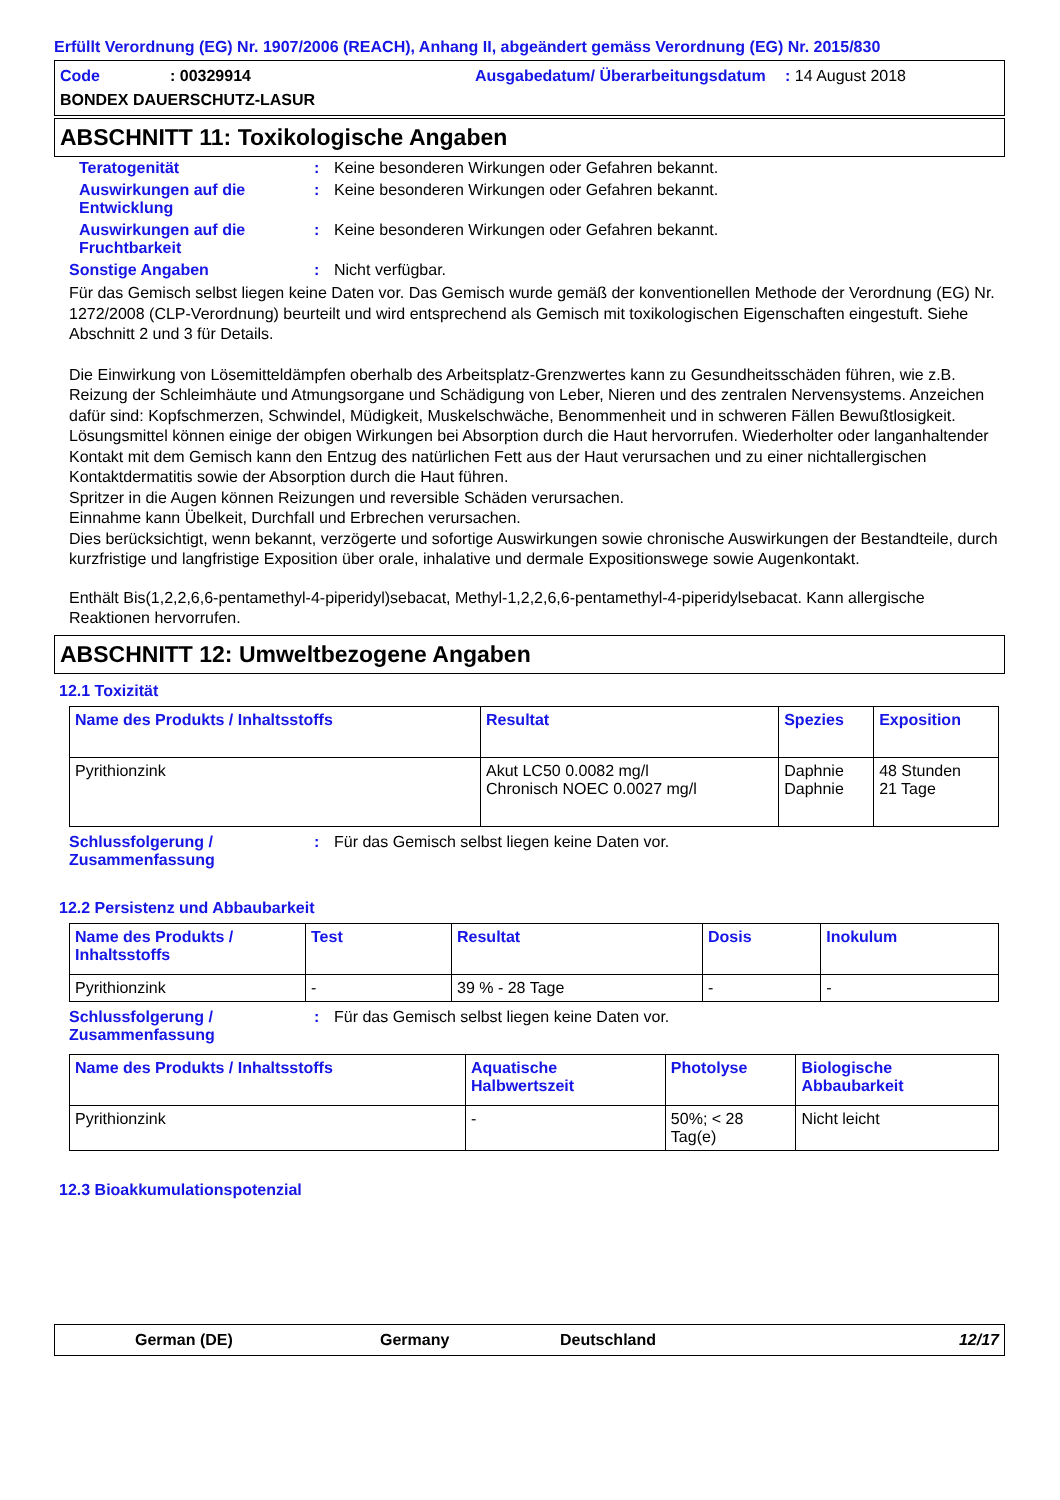Erfüllt Verordnung (EG) Nr. 1907/2006 (REACH), Anhang II, abgeändert gemäss Verordnung (EG) Nr. 2015/830
Code: 00329914 Ausgabedatum/ Überarbeitungsdatum: 14 August 2018 BONDEX DAUERSCHUTZ-LASUR
ABSCHNITT 11: Toxikologische Angaben
Teratogenität: Keine besonderen Wirkungen oder Gefahren bekannt.
Auswirkungen auf die Entwicklung: Keine besonderen Wirkungen oder Gefahren bekannt.
Auswirkungen auf die Fruchtbarkeit: Keine besonderen Wirkungen oder Gefahren bekannt.
Sonstige Angaben: Nicht verfügbar.
Für das Gemisch selbst liegen keine Daten vor. Das Gemisch wurde gemäß der konventionellen Methode der Verordnung (EG) Nr. 1272/2008 (CLP-Verordnung) beurteilt und wird entsprechend als Gemisch mit toxikologischen Eigenschaften eingestuft. Siehe Abschnitt 2 und 3 für Details.
Die Einwirkung von Lösemitteldämpfen oberhalb des Arbeitsplatz-Grenzwertes kann zu Gesundheitsschäden führen, wie z.B. Reizung der Schleimhäute und Atmungsorgane und Schädigung von Leber, Nieren und des zentralen Nervensystems. Anzeichen dafür sind: Kopfschmerzen, Schwindel, Müdigkeit, Muskelschwäche, Benommenheit und in schweren Fällen Bewußtlosigkeit.
Lösungsmittel können einige der obigen Wirkungen bei Absorption durch die Haut hervorrufen. Wiederholter oder langanhaltender Kontakt mit dem Gemisch kann den Entzug des natürlichen Fett aus der Haut verursachen und zu einer nichtallergischen Kontaktdermatitis sowie der Absorption durch die Haut führen.
Spritzer in die Augen können Reizungen und reversible Schäden verursachen.
Einnahme kann Übelkeit, Durchfall und Erbrechen verursachen.
Dies berücksichtigt, wenn bekannt, verzögerte und sofortige Auswirkungen sowie chronische Auswirkungen der Bestandteile, durch kurzfristige und langfristige Exposition über orale, inhalative und dermale Expositionswege sowie Augenkontakt.
Enthält Bis(1,2,2,6,6-pentamethyl-4-piperidyl)sebacat, Methyl-1,2,2,6,6-pentamethyl-4-piperidylsebacat. Kann allergische Reaktionen hervorrufen.
ABSCHNITT 12: Umweltbezogene Angaben
12.1 Toxizität
| Name des Produkts / Inhaltsstoffs | Resultat | Spezies | Exposition |
| --- | --- | --- | --- |
| Pyrithionzink | Akut LC50 0.0082 mg/l Chronisch NOEC 0.0027 mg/l | Daphnie Daphnie | 48 Stunden 21 Tage |
Schlussfolgerung / Zusammenfassung: Für das Gemisch selbst liegen keine Daten vor.
12.2 Persistenz und Abbaubarkeit
| Name des Produkts / Inhaltsstoffs | Test | Resultat | Dosis | Inokulum |
| --- | --- | --- | --- | --- |
| Pyrithionzink | - | 39 % - 28 Tage | - | - |
Schlussfolgerung / Zusammenfassung: Für das Gemisch selbst liegen keine Daten vor.
| Name des Produkts / Inhaltsstoffs | Aquatische Halbwertszeit | Photolyse | Biologische Abbaubarkeit |
| --- | --- | --- | --- |
| Pyrithionzink | - | 50%; < 28 Tag(e) | Nicht leicht |
12.3 Bioakkumulationspotenzial
German (DE) Germany Deutschland 12/17